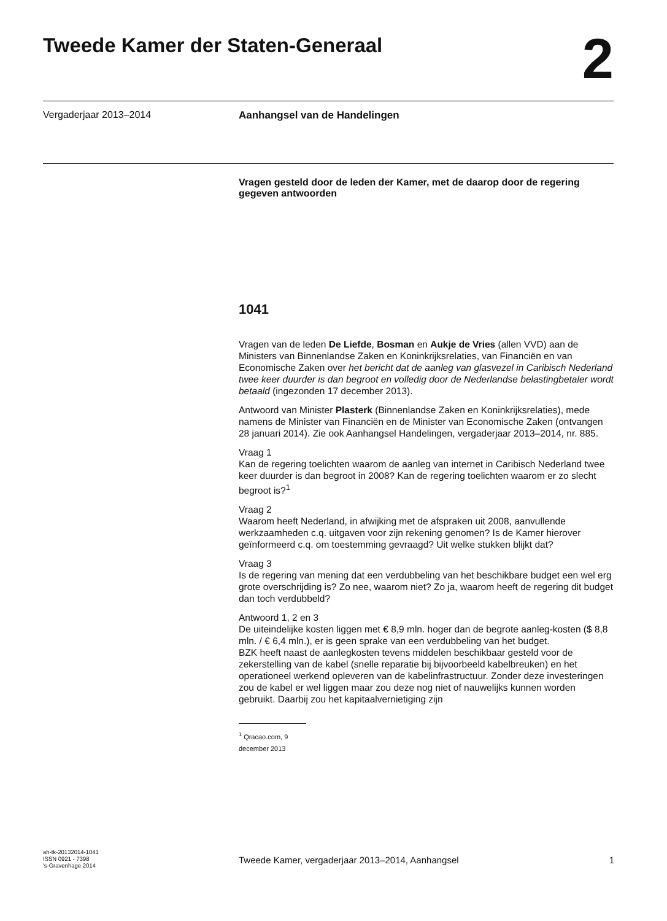Tweede Kamer der Staten-Generaal
2
Vergaderjaar 2013–2014 Aanhangsel van de Handelingen
Vragen gesteld door de leden der Kamer, met de daarop door de regering gegeven antwoorden
1041
Vragen van de leden De Liefde, Bosman en Aukje de Vries (allen VVD) aan de Ministers van Binnenlandse Zaken en Koninkrijksrelaties, van Financiën en van Economische Zaken over het bericht dat de aanleg van glasvezel in Caribisch Nederland twee keer duurder is dan begroot en volledig door de Nederlandse belastingbetaler wordt betaald (ingezonden 17 december 2013).
Antwoord van Minister Plasterk (Binnenlandse Zaken en Koninkrijksrelaties), mede namens de Minister van Financiën en de Minister van Economische Zaken (ontvangen 28 januari 2014). Zie ook Aanhangsel Handelingen, vergaderjaar 2013–2014, nr. 885.
Vraag 1
Kan de regering toelichten waarom de aanleg van internet in Caribisch Nederland twee keer duurder is dan begroot in 2008? Kan de regering toelichten waarom er zo slecht begroot is?<sup>1</sup>
Vraag 2
Waarom heeft Nederland, in afwijking met de afspraken uit 2008, aanvullende werkzaamheden c.q. uitgaven voor zijn rekening genomen? Is de Kamer hierover geïnformeerd c.q. om toestemming gevraagd? Uit welke stukken blijkt dat?
Vraag 3
Is de regering van mening dat een verdubbeling van het beschikbare budget een wel erg grote overschrijding is? Zo nee, waarom niet? Zo ja, waarom heeft de regering dit budget dan toch verdubbeld?
Antwoord 1, 2 en 3
De uiteindelijke kosten liggen met € 8,9 mln. hoger dan de begrote aanleg-kosten ($ 8,8 mln. / € 6,4 mln.), er is geen sprake van een verdubbeling van het budget.
BZK heeft naast de aanlegkosten tevens middelen beschikbaar gesteld voor de zekerstelling van de kabel (snelle reparatie bij bijvoorbeeld kabelbreuken) en het operationeel werkend opleveren van de kabelinfrastructuur. Zonder deze investeringen zou de kabel er wel liggen maar zou deze nog niet of nauwelijks kunnen worden gebruikt. Daarbij zou het kapitaalvernietiging zijn
<sup>1</sup> Qracao.com, 9 december 2013
ah-tk-20132014-1041
ISSN 0921 - 7398
's-Gravenhage 2014
Tweede Kamer, vergaderjaar 2013–2014, Aanhangsel 1